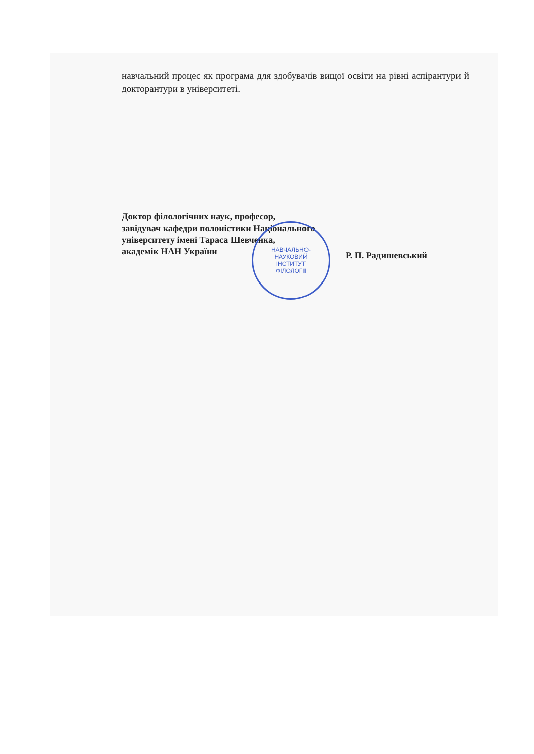навчальний процес як програма для здобувачів вищої освіти на рівні аспірантури й докторантури в університеті.
Доктор філологічних наук, професор,
завідувач кафедри полоністики Національного університету імені Тараса Шевченка,
академік НАН України
Р. П. Радишевський
НАВЧАЛЬНО-
НАУКОВИЙ
ІНСТИТУТ
ФІЛОЛОГІЇ